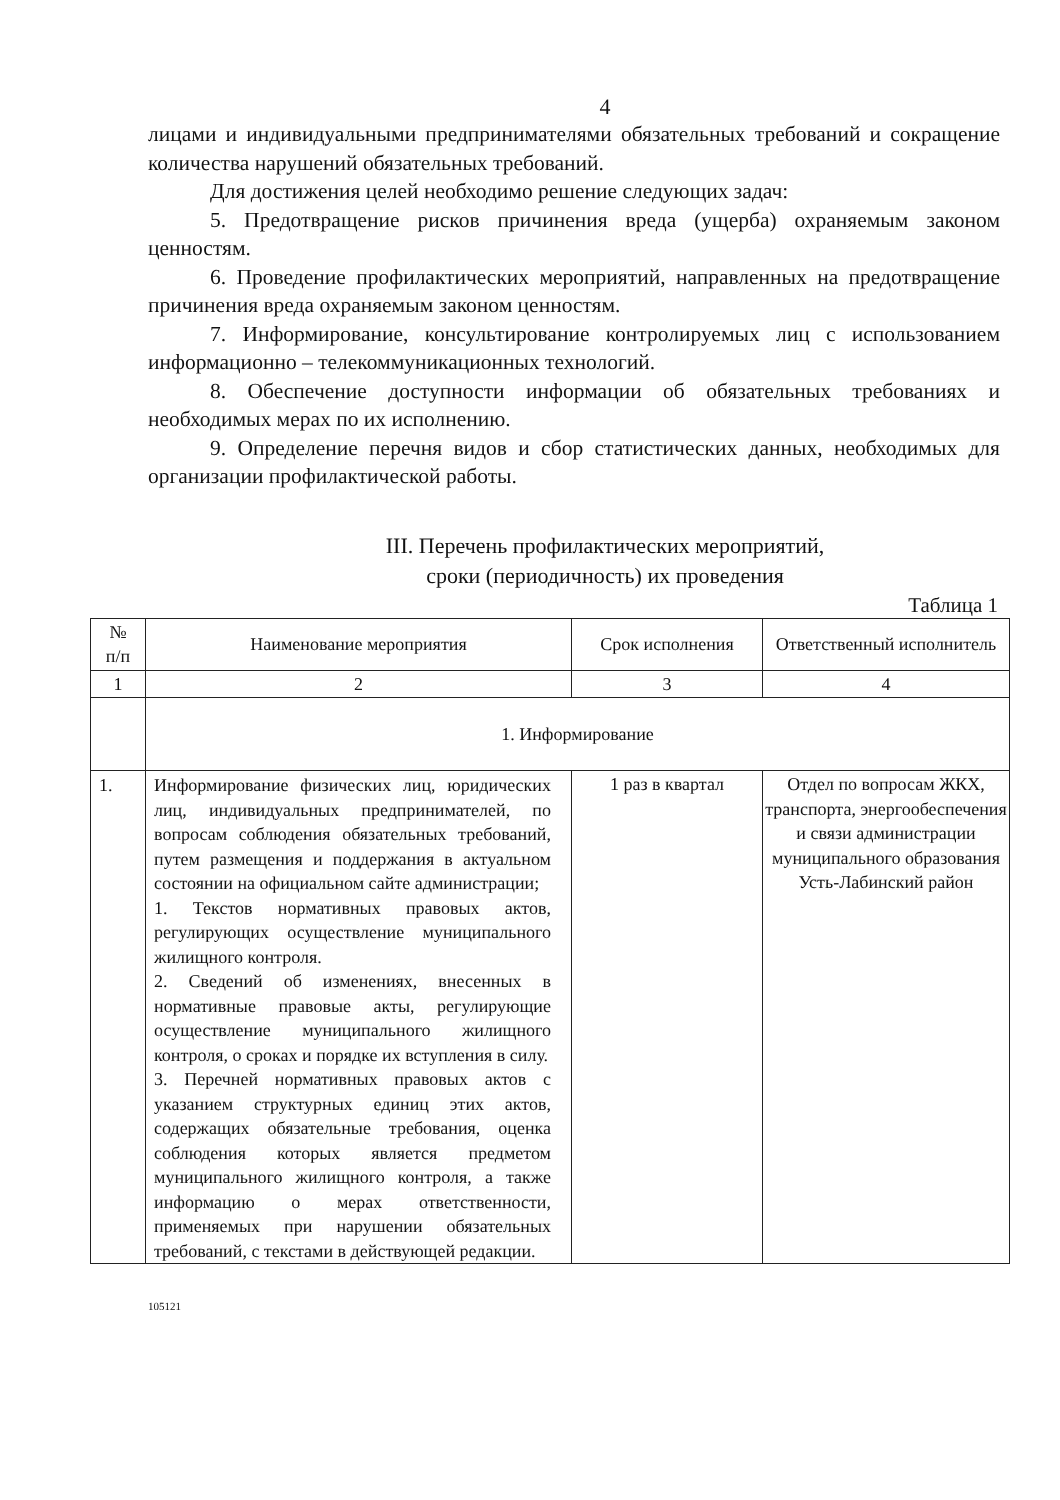4
лицами и индивидуальными предпринимателями обязательных требований и сокращение количества нарушений обязательных требований.
Для достижения целей необходимо решение следующих задач:
5. Предотвращение рисков причинения вреда (ущерба) охраняемым законом ценностям.
6. Проведение профилактических мероприятий, направленных на предотвращение причинения вреда охраняемым законом ценностям.
7. Информирование, консультирование контролируемых лиц с использованием информационно – телекоммуникационных технологий.
8. Обеспечение доступности информации об обязательных требованиях и необходимых мерах по их исполнению.
9. Определение перечня видов и сбор статистических данных, необходимых для организации профилактической работы.
III. Перечень профилактических мероприятий,
сроки (периодичность) их проведения
Таблица 1
| № п/п | Наименование мероприятия | Срок исполнения | Ответственный исполнитель |
| --- | --- | --- | --- |
| 1 | 2 | 3 | 4 |
| | 1. Информирование | | |
| 1. | Информирование физических лиц, юридических лиц, индивидуальных предпринимателей, по вопросам соблюдения обязательных требований, путем размещения и поддержания в актуальном состоянии на официальном сайте администрации; 1. Текстов нормативных правовых актов, регулирующих осуществление муниципального жилищного контроля. 2. Сведений об изменениях, внесенных в нормативные правовые акты, регулирующие осуществление муниципального жилищного контроля, о сроках и порядке их вступления в силу. 3. Перечней нормативных правовых актов с указанием структурных единиц этих актов, содержащих обязательные требования, оценка соблюдения которых является предметом муниципального жилищного контроля, а также информацию о мерах ответственности, применяемых при нарушении обязательных требований, с текстами в действующей редакции. | 1 раз в квартал | Отдел по вопросам ЖКХ, транспорта, энергообеспечения и связи администрации муниципального образования Усть-Лабинский район |
105121